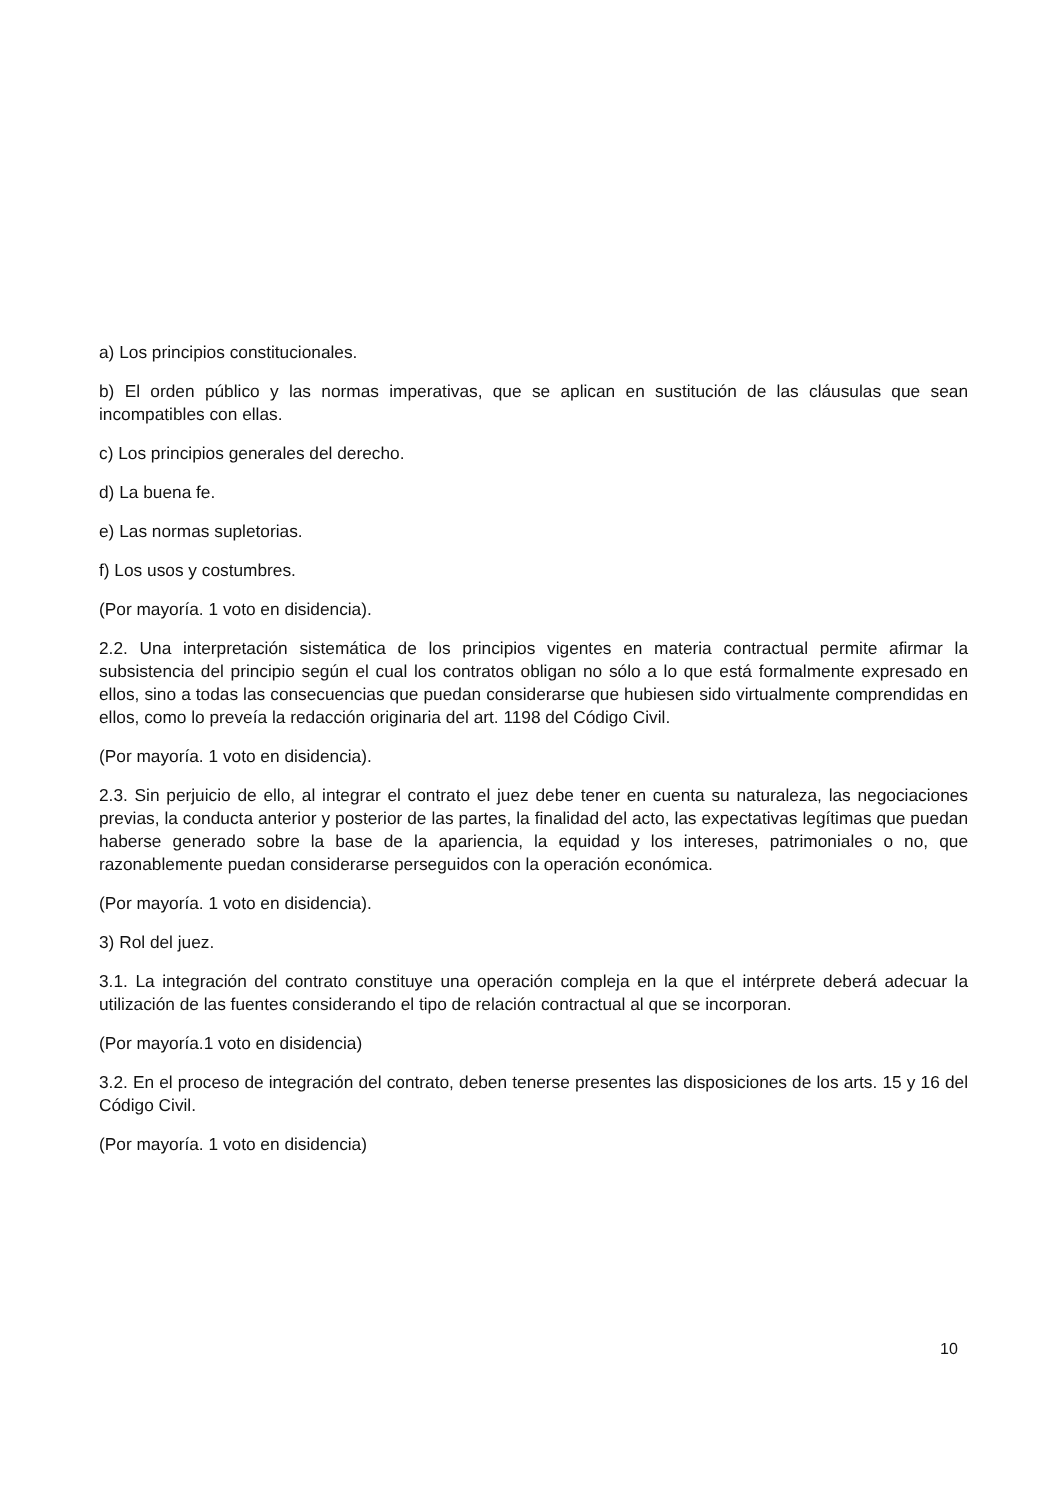a) Los principios constitucionales.
b) El orden público y las normas imperativas, que se aplican en sustitución de las cláusulas que sean incompatibles con ellas.
c) Los principios generales del derecho.
d) La buena fe.
e) Las normas supletorias.
f) Los usos y costumbres.
(Por mayoría. 1 voto en disidencia).
2.2. Una interpretación sistemática de los principios vigentes en materia contractual permite afirmar la subsistencia del principio según el cual los contratos obligan no sólo a lo que está formalmente expresado en ellos, sino a todas las consecuencias que puedan considerarse que hubiesen sido virtualmente comprendidas en ellos, como lo preveía la redacción originaria del art. 1198 del Código Civil.
(Por mayoría. 1 voto en disidencia).
2.3. Sin perjuicio de ello, al integrar el contrato el juez debe tener en cuenta su naturaleza, las negociaciones previas, la conducta anterior y posterior de las partes, la finalidad del acto, las expectativas legítimas que puedan haberse generado sobre la base de la apariencia, la equidad y los intereses, patrimoniales o no, que razonablemente puedan considerarse perseguidos con la operación económica.
(Por mayoría. 1 voto en disidencia).
3) Rol del juez.
3.1. La integración del contrato constituye una operación compleja en la que el intérprete deberá adecuar la utilización de las fuentes considerando el tipo de relación contractual al que se incorporan.
(Por mayoría.1 voto en disidencia)
3.2. En el proceso de integración del contrato, deben tenerse presentes las disposiciones de los arts. 15 y 16 del Código Civil.
(Por mayoría. 1 voto en disidencia)
10